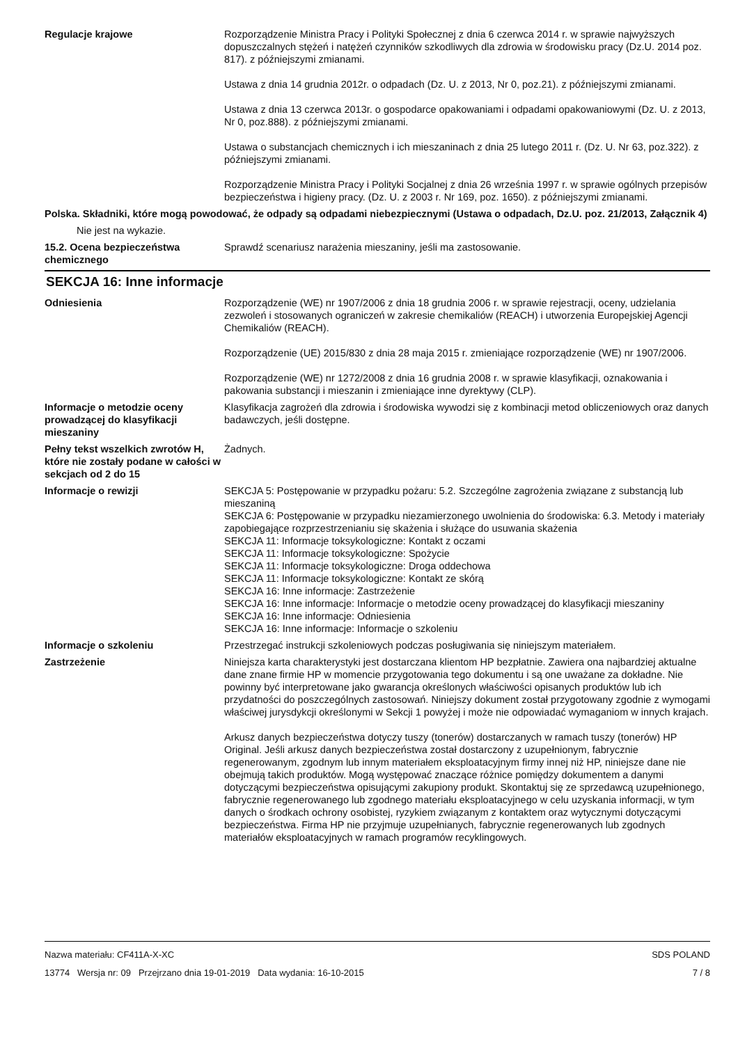Regulacje krajowe Rozporządzenie Ministra Pracy i Polityki Społecznej z dnia 6 czerwca 2014 r. w sprawie najwyższych dopuszczalnych stężeń i natężeń czynników szkodliwych dla zdrowia w środowisku pracy (Dz.U. 2014 poz. 817). z późniejszymi zmianami.
Ustawa z dnia 14 grudnia 2012r. o odpadach (Dz. U. z 2013, Nr 0, poz.21). z późniejszymi zmianami.
Ustawa z dnia 13 czerwca 2013r. o gospodarce opakowaniami i odpadami opakowaniowymi (Dz. U. z 2013, Nr 0, poz.888). z późniejszymi zmianami.
Ustawa o substancjach chemicznych i ich mieszaninach z dnia 25 lutego 2011 r. (Dz. U. Nr 63, poz.322). z późniejszymi zmianami.
Rozporządzenie Ministra Pracy i Polityki Socjalnej z dnia 26 września 1997 r. w sprawie ogólnych przepisów bezpieczeństwa i higieny pracy. (Dz. U. z 2003 r. Nr 169, poz. 1650). z późniejszymi zmianami.
Polska. Składniki, które mogą powodować, że odpady są odpadami niebezpiecznymi (Ustawa o odpadach, Dz.U. poz. 21/2013, Załącznik 4)
Nie jest na wykazie.
15.2. Ocena bezpieczeństwa chemicznego
Sprawdź scenariusz narażenia mieszaniny, jeśli ma zastosowanie.
SEKCJA 16: Inne informacje
Odniesienia Rozporządzenie (WE) nr 1907/2006 z dnia 18 grudnia 2006 r. w sprawie rejestracji, oceny, udzielania zezwoleń i stosowanych ograniczeń w zakresie chemikaliów (REACH) i utworzenia Europejskiej Agencji Chemikaliów (REACH).
Rozporządzenie (UE) 2015/830 z dnia 28 maja 2015 r. zmieniające rozporządzenie (WE) nr 1907/2006.
Rozporządzenie (WE) nr 1272/2008 z dnia 16 grudnia 2008 r. w sprawie klasyfikacji, oznakowania i pakowania substancji i mieszanin i zmieniające inne dyrektywy (CLP).
Informacje o metodzie oceny prowadzącej do klasyfikacji mieszaniny
Klasyfikacja zagrożeń dla zdrowia i środowiska wywodzi się z kombinacji metod obliczeniowych oraz danych badawczych, jeśli dostępne.
Pełny tekst wszelkich zwrotów H, które nie zostały podane w całości w sekcjach od 2 do 15
Żadnych.
Informacje o rewizji SEKCJA 5: Postępowanie w przypadku pożaru: 5.2. Szczególne zagrożenia związane z substancją lub mieszaniną
SEKCJA 6: Postępowanie w przypadku niezamierzonego uwolnienia do środowiska: 6.3. Metody i materiały zapobiegające rozprzestrzenianiu się skażenia i służące do usuwania skażenia
SEKCJA 11: Informacje toksykologiczne: Kontakt z oczami
SEKCJA 11: Informacje toksykologiczne: Spożycie
SEKCJA 11: Informacje toksykologiczne: Droga oddechowa
SEKCJA 11: Informacje toksykologiczne: Kontakt ze skórą
SEKCJA 16: Inne informacje: Zastrzeżenie
SEKCJA 16: Inne informacje: Informacje o metodzie oceny prowadzącej do klasyfikacji mieszaniny
SEKCJA 16: Inne informacje: Odniesienia
SEKCJA 16: Inne informacje: Informacje o szkoleniu
Informacje o szkoleniu Przestrzegać instrukcji szkoleniowych podczas posługiwania się niniejszym materiałem.
Zastrzeżenie Niniejsza karta charakterystyki jest dostarczana klientom HP bezpłatnie. Zawiera ona najbardziej aktualne dane znane firmie HP w momencie przygotowania tego dokumentu i są one uważane za dokładne. Nie powinny być interpretowane jako gwarancja określonych właściwości opisanych produktów lub ich przydatności do poszczególnych zastosowań. Niniejszy dokument został przygotowany zgodnie z wymogami właściwej jurysdykcji określonymi w Sekcji 1 powyżej i może nie odpowiadać wymaganiom w innych krajach.
Arkusz danych bezpieczeństwa dotyczy tuszy (tonerów) dostarczanych w ramach tuszy (tonerów) HP Original. Jeśli arkusz danych bezpieczeństwa został dostarczony z uzupełnionym, fabrycznie regenerowanym, zgodnym lub innym materiałem eksploatacyjnym firmy innej niż HP, niniejsze dane nie obejmują takich produktów. Mogą występować znaczące różnice pomiędzy dokumentem a danymi dotyczącymi bezpieczeństwa opisującymi zakupiony produkt. Skontaktuj się ze sprzedawcą uzupełnionego, fabrycznie regenerowanego lub zgodnego materiału eksploatacyjnego w celu uzyskania informacji, w tym danych o środkach ochrony osobistej, ryzykiem związanym z kontaktem oraz wytycznymi dotyczącymi bezpieczeństwa. Firma HP nie przyjmuje uzupełnianych, fabrycznie regenerowanych lub zgodnych materiałów eksploatacyjnych w ramach programów recyklingowych.
Nazwa materiału: CF411A-X-XC
13774 Wersja nr: 09 Przejrzano dnia 19-01-2019 Data wydania: 16-10-2015
SDS POLAND
7 / 8